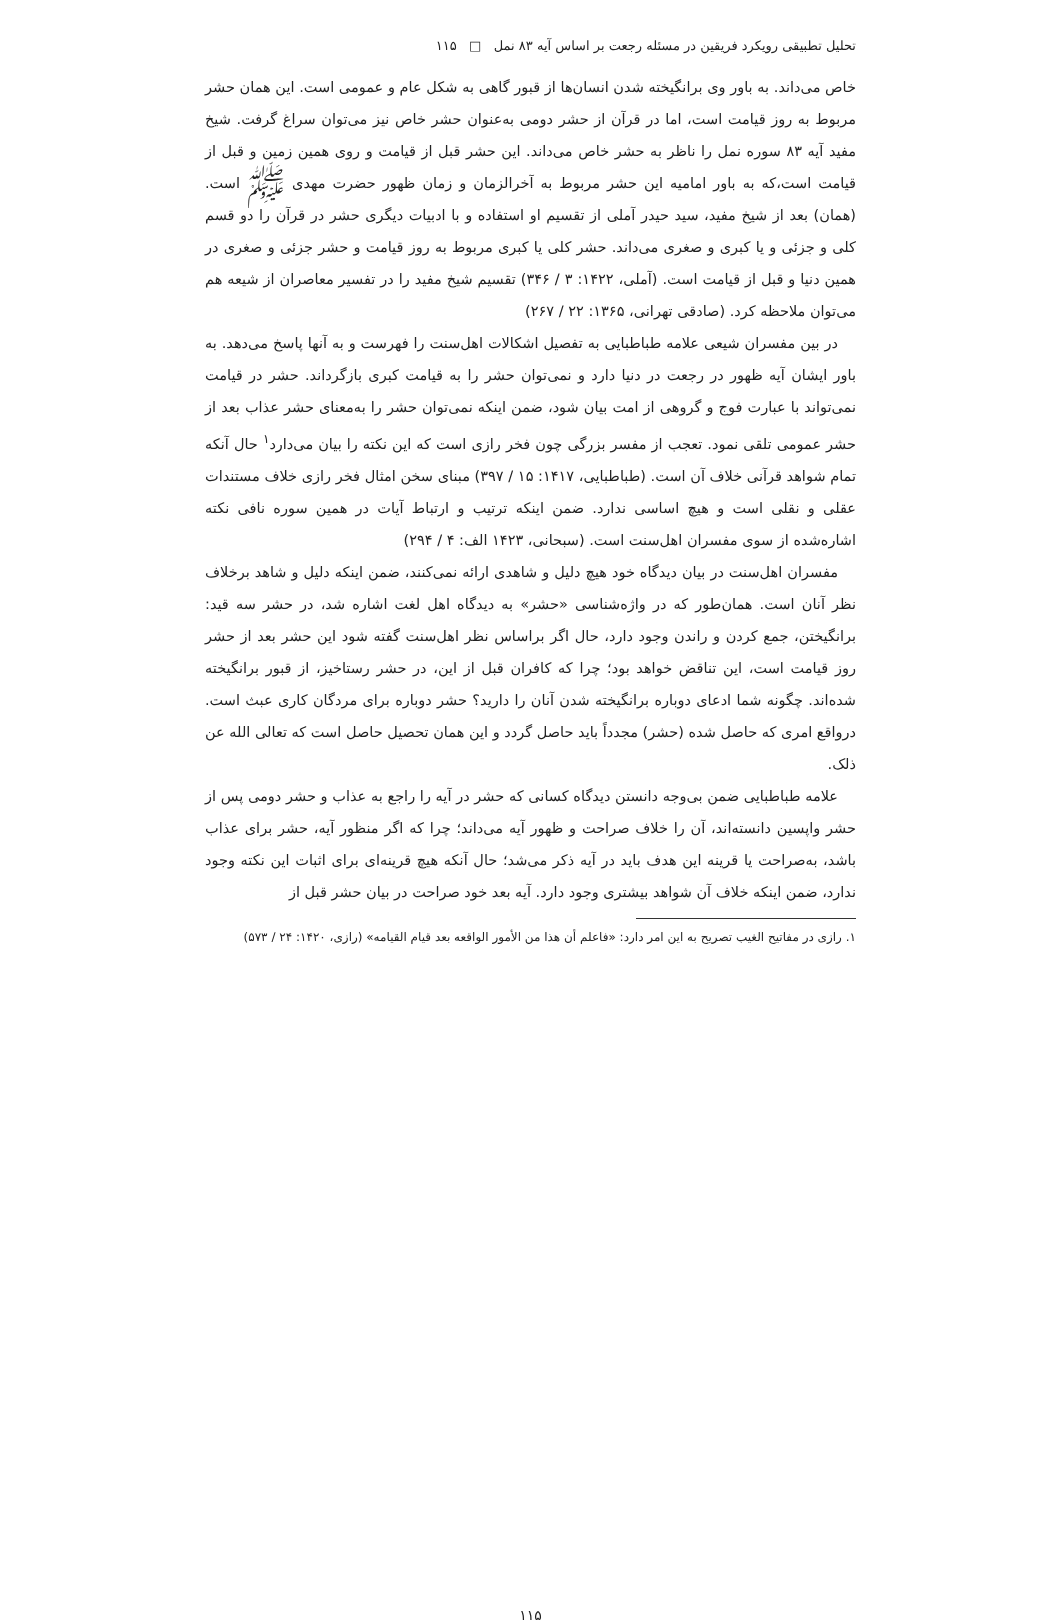تحلیل تطبیقی رویکرد فریقین در مسئله رجعت بر اساس آیه ۸۳ نمل □ ۱۱۵
خاص می‌داند. به باور وی برانگیخته شدن انسان‌ها از قبور گاهی به شکل عام و عمومی است. این همان حشر مربوط به روز قیامت است، اما در قرآن از حشر دومی به‌عنوان حشر خاص نیز می‌توان سراغ گرفت. شیخ مفید آیه ۸۳ سوره نمل را ناظر به حشر خاص می‌داند. این حشر قبل از قیامت و روی همین زمین و قبل از قیامت است،که به باور امامیه این حشر مربوط به آخرالزمان و زمان ظهور حضرت مهدی ﷺ است. (همان) بعد از شیخ مفید، سید حیدر آملی از تقسیم او استفاده و با ادبیات دیگری حشر در قرآن را دو قسم کلی و جزئی و یا کبری و صغری می‌داند. حشر کلی یا کبری مربوط به روز قیامت و حشر جزئی و صغری در همین دنیا و قبل از قیامت است. (آملی، ۱۴۲۲: ۳ / ۳۴۶) تقسیم شیخ مفید را در تفسیر معاصران از شیعه هم می‌توان ملاحظه کرد. (صادقی تهرانی، ۱۳۶۵: ۲۲ / ۲۶۷)
در بین مفسران شیعی علامه طباطبایی به تفصیل اشکالات اهل‌سنت را فهرست و به آنها پاسخ می‌دهد. به باور ایشان آیه ظهور در رجعت در دنیا دارد و نمی‌توان حشر را به قیامت کبری بازگرداند. حشر در قیامت نمی‌تواند با عبارت فوج و گروهی از امت بیان شود، ضمن اینکه نمی‌توان حشر را به‌معنای حشر عذاب بعد از حشر عمومی تلقی نمود. تعجب از مفسر بزرگی چون فخر رازی است که این نکته را بیان می‌دارد<sup>۱</sup> حال آنکه تمام شواهد قرآنی خلاف آن است. (طباطبایی، ۱۴۱۷: ۱۵ / ۳۹۷) مبنای سخن امثال فخر رازی خلاف مستندات عقلی و نقلی است و هیچ اساسی ندارد. ضمن اینکه ترتیب و ارتباط آیات در همین سوره نافی نکته اشاره‌شده از سوی مفسران اهل‌سنت است. (سبحانی، ۱۴۲۳ الف: ۴ / ۲۹۴)
مفسران اهل‌سنت در بیان دیدگاه خود هیچ دلیل و شاهدی ارائه نمی‌کنند، ضمن اینکه دلیل و شاهد برخلاف نظر آنان است. همان‌طور که در واژه‌شناسی «حشر» به دیدگاه اهل لغت اشاره شد، در حشر سه قید: برانگیختن، جمع کردن و راندن وجود دارد، حال اگر براساس نظر اهل‌سنت گفته شود این حشر بعد از حشر روز قیامت است، این تناقض خواهد بود؛ چرا که کافران قبل از این، در حشر رستاخیز، از قبور برانگیخته شده‌اند. چگونه شما ادعای دوباره برانگیخته شدن آنان را دارید؟ حشر دوباره برای مردگان کاری عبث است. درواقع امری که حاصل شده (حشر) مجدداً باید حاصل گردد و این همان تحصیل حاصل است که تعالی الله عن ذلک.
علامه طباطبایی ضمن بی‌وجه دانستن دیدگاه کسانی که حشر در آیه را راجع به عذاب و حشر دومی پس از حشر واپسین دانسته‌اند، آن را خلاف صراحت و ظهور آیه می‌داند؛ چرا که اگر منظور آیه، حشر برای عذاب باشد، به‌صراحت یا قرینه این هدف باید در آیه ذکر می‌شد؛ حال آنکه هیچ قرینه‌ای برای اثبات این نکته وجود ندارد، ضمن اینکه خلاف آن شواهد بیشتری وجود دارد. آیه بعد خود صراحت در بیان حشر قبل از
۱. رازی در مفاتیح الغیب تصریح به این امر دارد: «فاعلم أن هذا من الأمور الواقعه بعد قیام القیامه» (رازی، ۱۴۲۰: ۲۴ / ۵۷۳)
۱۱۵